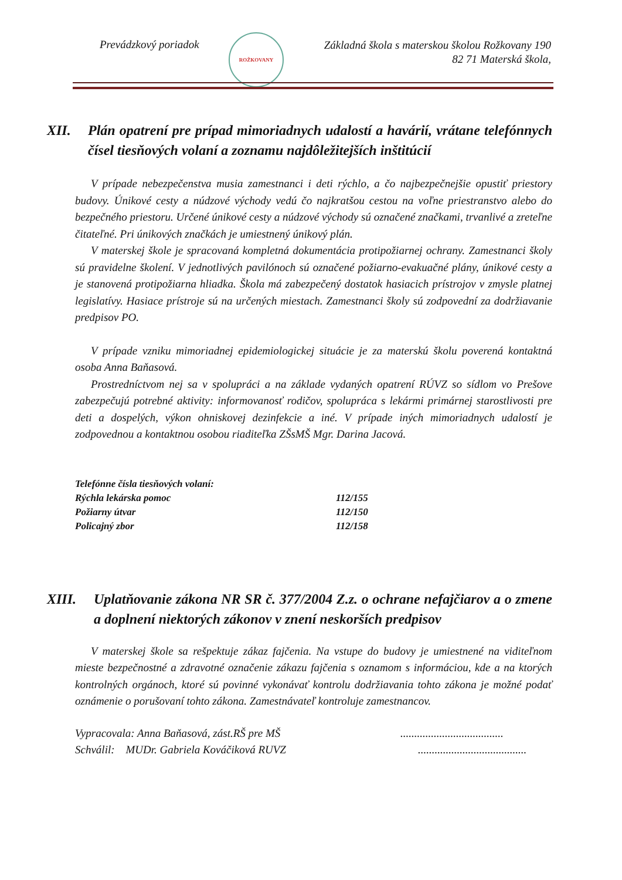Prevádzkový poriadok
ROŽKOVANY
Základná škola s materskou školou Rožkovany 190
82 71 Materská škola,
XII. Plán opatrení pre prípad mimoriadnych udalostí a havárií, vrátane telefónnych čísel tiesňových volaní a zoznamu najdôležitejších inštitúcií
V prípade nebezpečenstva musia zamestnanci i deti rýchlo, a čo najbezpečnejšie opustiť priestory budovy. Únikové cesty a núdzové východy vedú čo najkratšou cestou na voľne priestranstvo alebo do bezpečného priestoru. Určené únikové cesty a núdzové východy sú označené značkami, trvanlivé a zreteľne čitateľné. Pri únikových značkách je umiestnený únikový plán.
V materskej škole je spracovaná kompletná dokumentácia protipožiarnej ochrany. Zamestnanci školy sú pravidelne školení. V jednotlivých pavilónoch sú označené požiarno-evakuačné plány, únikové cesty a je stanovená protipožiarna hliadka. Škola má zabezpečený dostatok hasiacich prístrojov v zmysle platnej legislatívy. Hasiace prístroje sú na určených miestach. Zamestnanci školy sú zodpovední za dodržiavanie predpisov PO.
V prípade vzniku mimoriadnej epidemiologickej situácie je za materskú školu poverená kontaktná osoba Anna Baňasová.
Prostredníctvom nej sa v spolupráci a na základe vydaných opatrení RÚVZ so sídlom vo Prešove zabezpečujú potrebné aktivity: informovanosť rodičov, spolupráca s lekármi primárnej starostlivosti pre deti a dospelých, výkon ohniskovej dezinfekcie a iné. V prípade iných mimoriadnych udalostí je zodpovednou a kontaktnou osobou riaditeľka ZŠsMŠ Mgr. Darina Jacová.
| Telefónne čísla tiesňových volaní: | |
| Rýchla lekárska pomoc | 112/155 |
| Požiarny útvar | 112/150 |
| Policajný zbor | 112/158 |
XIII. Uplatňovanie zákona NR SR č. 377/2004 Z.z. o ochrane nefajčiarov a o zmene a doplnení niektorých zákonov v znení neskorších predpisov
V materskej škole sa rešpektuje zákaz fajčenia. Na vstupe do budovy je umiestnené na viditeľnom mieste bezpečnostné a zdravotné označenie zákazu fajčenia s oznamom s informáciou, kde a na ktorých kontrolných orgánoch, ktoré sú povinné vykonávať kontrolu dodržiavania tohto zákona je možné podať oznámenie o porušovaní tohto zákona. Zamestnávateľ kontroluje zamestnancov.
Vypracovala: Anna Baňasová, zást.RŠ pre MŠ.....................................
Schválil: MUDr. Gabriela Kováčiková RUVZ.......................................